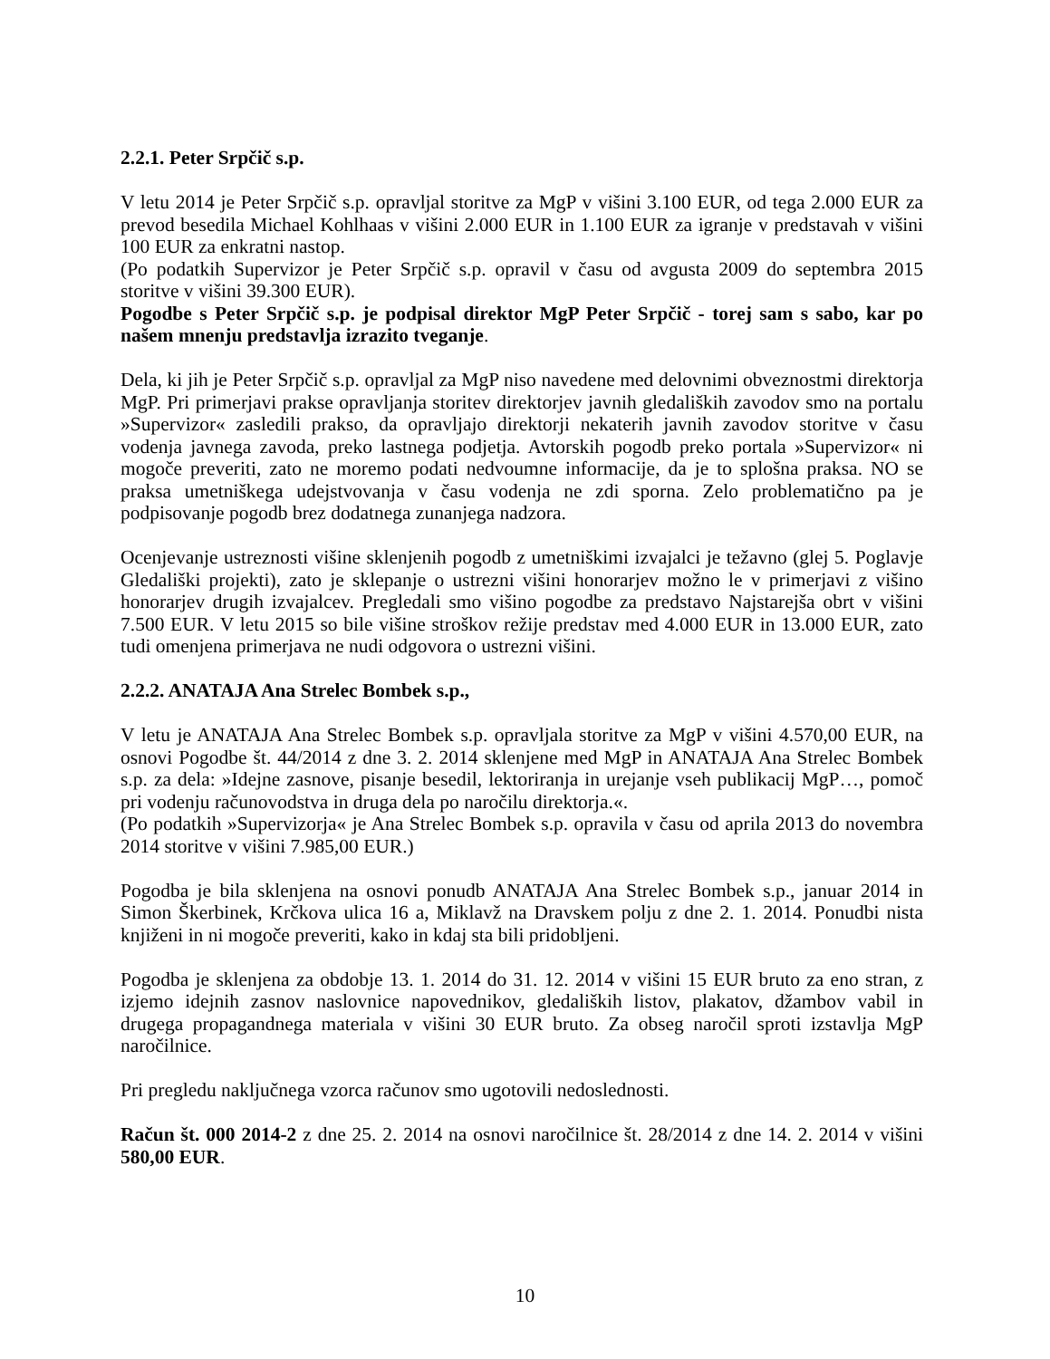2.2.1. Peter Srpčič s.p.
V letu 2014 je Peter Srpčič s.p. opravljal storitve za MgP v višini 3.100 EUR, od tega 2.000 EUR za prevod besedila Michael Kohlhaas v višini 2.000 EUR in 1.100 EUR za igranje v predstavah v višini 100 EUR za enkratni nastop.
(Po podatkih Supervizor je Peter Srpčič s.p. opravil v času od avgusta 2009 do septembra 2015 storitve v višini 39.300 EUR).
Pogodbe s Peter Srpčič s.p. je podpisal direktor MgP Peter Srpčič - torej sam s sabo, kar po našem mnenju predstavlja izrazito tveganje.
Dela, ki jih je Peter Srpčič s.p. opravljal za MgP niso navedene med delovnimi obveznostmi direktorja MgP. Pri primerjavi prakse opravljanja storitev direktorjev javnih gledaliških zavodov smo na portalu »Supervizor« zasledili prakso, da opravljajo direktorji nekaterih javnih zavodov storitve v času vodenja javnega zavoda, preko lastnega podjetja. Avtorskih pogodb preko portala »Supervizor« ni mogoče preveriti, zato ne moremo podati nedvoumne informacije, da je to splošna praksa. NO se praksa umetniškega udejstvovanja v času vodenja ne zdi sporna. Zelo problematično pa je podpisovanje pogodb brez dodatnega zunanjega nadzora.
Ocenjevanje ustreznosti višine sklenjenih pogodb z umetniškimi izvajalci je težavno (glej 5. Poglavje Gledališki projekti), zato je sklepanje o ustrezni višini honorarjev možno le v primerjavi z višino honorarjev drugih izvajalcev. Pregledali smo višino pogodbe za predstavo Najstarejša obrt v višini 7.500 EUR. V letu 2015 so bile višine stroškov režije predstav med 4.000 EUR in 13.000 EUR, zato tudi omenjena primerjava ne nudi odgovora o ustrezni višini.
2.2.2. ANATAJA Ana Strelec Bombek s.p.,
V letu je ANATAJA Ana Strelec Bombek s.p. opravljala storitve za MgP v višini 4.570,00 EUR, na osnovi Pogodbe št. 44/2014 z dne 3. 2. 2014 sklenjene med MgP in ANATAJA Ana Strelec Bombek s.p. za dela: »Idejne zasnove, pisanje besedil, lektoriranja in urejanje vseh publikacij MgP…, pomoč pri vodenju računovodstva in druga dela po naročilu direktorja.«.
(Po podatkih »Supervizorja« je Ana Strelec Bombek s.p. opravila v času od aprila 2013 do novembra 2014 storitve v višini 7.985,00 EUR.)
Pogodba je bila sklenjena na osnovi ponudb ANATAJA Ana Strelec Bombek s.p., januar 2014 in Simon Škerbinek, Krčkova ulica 16 a, Miklavž na Dravskem polju z dne 2. 1. 2014. Ponudbi nista knjiženi in ni mogoče preveriti, kako in kdaj sta bili pridobljeni.
Pogodba je sklenjena za obdobje 13. 1. 2014 do 31. 12. 2014 v višini 15 EUR bruto za eno stran, z izjemo idejnih zasnov naslovnice napovednikov, gledaliških listov, plakatov, džambov vabil in drugega propagandnega materiala v višini 30 EUR bruto. Za obseg naročil sproti izstavlja MgP naročilnice.
Pri pregledu naključnega vzorca računov smo ugotovili nedoslednosti.
Račun št. 000 2014-2 z dne 25. 2. 2014 na osnovi naročilnice št. 28/2014 z dne 14. 2. 2014 v višini 580,00 EUR.
10